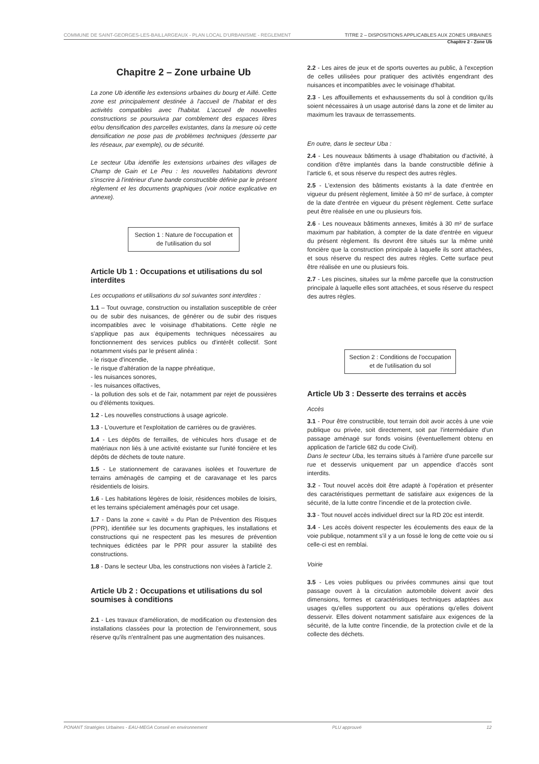COMMUNE DE SAINT-GEORGES-LES-BAILLARGEAUX - PLAN LOCAL D'URBANISME - REGLEMENT TITRE 2 – DISPOSITIONS APPLICABLES AUX ZONES URBAINES
Chapitre 2 - Zone Ub
Chapitre 2 – Zone urbaine Ub
La zone Ub identifie les extensions urbaines du bourg et Aillé. Cette zone est principalement destinée à l'accueil de l'habitat et des activités compatibles avec l'habitat. L'accueil de nouvelles constructions se poursuivra par comblement des espaces libres et/ou densification des parcelles existantes, dans la mesure où cette densification ne pose pas de problèmes techniques (desserte par les réseaux, par exemple), ou de sécurité.
Le secteur Uba identifie les extensions urbaines des villages de Champ de Gain et Le Peu : les nouvelles habitations devront s'inscrire à l'intérieur d'une bande constructible définie par le présent règlement et les documents graphiques (voir notice explicative en annexe).
Section 1 : Nature de l'occupation et de l'utilisation du sol
Article Ub 1 : Occupations et utilisations du sol interdites
Les occupations et utilisations du sol suivantes sont interdites :
1.1 – Tout ouvrage, construction ou installation susceptible de créer ou de subir des nuisances, de générer ou de subir des risques incompatibles avec le voisinage d'habitations. Cette règle ne s'applique pas aux équipements techniques nécessaires au fonctionnement des services publics ou d'intérêt collectif. Sont notamment visés par le présent alinéa :
- le risque d'incendie,
- le risque d'altération de la nappe phréatique,
- les nuisances sonores,
- les nuisances olfactives,
- la pollution des sols et de l'air, notamment par rejet de poussières ou d'éléments toxiques.
1.2 - Les nouvelles constructions à usage agricole.
1.3 - L'ouverture et l'exploitation de carrières ou de gravières.
1.4 - Les dépôts de ferrailles, de véhicules hors d'usage et de matériaux non liés à une activité existante sur l'unité foncière et les dépôts de déchets de toute nature.
1.5 - Le stationnement de caravanes isolées et l'ouverture de terrains aménagés de camping et de caravanage et les parcs résidentiels de loisirs.
1.6 - Les habitations légères de loisir, résidences mobiles de loisirs, et les terrains spécialement aménagés pour cet usage.
1.7 - Dans la zone « cavité » du Plan de Prévention des Risques (PPR), identifiée sur les documents graphiques, les installations et constructions qui ne respectent pas les mesures de prévention techniques édictées par le PPR pour assurer la stabilité des constructions.
1.8 - Dans le secteur Uba, les constructions non visées à l'article 2.
Article Ub 2 : Occupations et utilisations du sol soumises à conditions
2.1 - Les travaux d'amélioration, de modification ou d'extension des installations classées pour la protection de l'environnement, sous réserve qu'ils n'entraînent pas une augmentation des nuisances.
2.2 - Les aires de jeux et de sports ouvertes au public, à l'exception de celles utilisées pour pratiquer des activités engendrant des nuisances et incompatibles avec le voisinage d'habitat.
2.3 - Les affouillements et exhaussements du sol à condition qu'ils soient nécessaires à un usage autorisé dans la zone et de limiter au maximum les travaux de terrassements.
En outre, dans le secteur Uba :
2.4 - Les nouveaux bâtiments à usage d'habitation ou d'activité, à condition d'être implantés dans la bande constructible définie à l'article 6, et sous réserve du respect des autres règles.
2.5 - L'extension des bâtiments existants à la date d'entrée en vigueur du présent règlement, limitée à 50 m² de surface, à compter de la date d'entrée en vigueur du présent règlement. Cette surface peut être réalisée en une ou plusieurs fois.
2.6 - Les nouveaux bâtiments annexes, limités à 30 m² de surface maximum par habitation, à compter de la date d'entrée en vigueur du présent règlement. Ils devront être situés sur la même unité foncière que la construction principale à laquelle ils sont attachées, et sous réserve du respect des autres règles. Cette surface peut être réalisée en une ou plusieurs fois.
2.7 - Les piscines, situées sur la même parcelle que la construction principale à laquelle elles sont attachées, et sous réserve du respect des autres règles.
Section 2 : Conditions de l'occupation et de l'utilisation du sol
Article Ub 3 : Desserte des terrains et accès
Accès
3.1 - Pour être constructible, tout terrain doit avoir accès à une voie publique ou privée, soit directement, soit par l'intermédiaire d'un passage aménagé sur fonds voisins (éventuellement obtenu en application de l'article 682 du code Civil).
Dans le secteur Uba, les terrains situés à l'arrière d'une parcelle sur rue et desservis uniquement par un appendice d'accès sont interdits.
3.2 - Tout nouvel accès doit être adapté à l'opération et présenter des caractéristiques permettant de satisfaire aux exigences de la sécurité, de la lutte contre l'incendie et de la protection civile.
3.3 - Tout nouvel accès individuel direct sur la RD 20c est interdit.
3.4 - Les accès doivent respecter les écoulements des eaux de la voie publique, notamment s'il y a un fossé le long de cette voie ou si celle-ci est en remblai.
Voirie
3.5 - Les voies publiques ou privées communes ainsi que tout passage ouvert à la circulation automobile doivent avoir des dimensions, formes et caractéristiques techniques adaptées aux usages qu'elles supportent ou aux opérations qu'elles doivent desservir. Elles doivent notamment satisfaire aux exigences de la sécurité, de la lutte contre l'incendie, de la protection civile et de la collecte des déchets.
PONANT Stratégies Urbaines - EAU-MEGA Conseil en environnement PLU approuvé 12